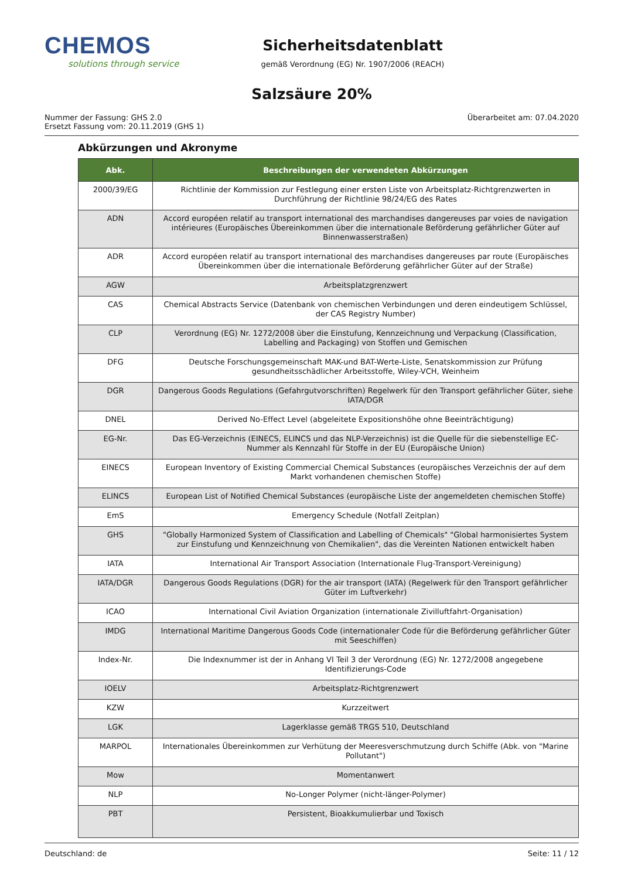CHEMOS
solutions through service
Sicherheitsdatenblatt
gemäß Verordnung (EG) Nr. 1907/2006 (REACH)
Salzsäure 20%
Nummer der Fassung: GHS 2.0
Ersetzt Fassung vom: 20.11.2019 (GHS 1)
Überarbeitet am: 07.04.2020
Abkürzungen und Akronyme
| Abk. | Beschreibungen der verwendeten Abkürzungen |
| --- | --- |
| 2000/39/EG | Richtlinie der Kommission zur Festlegung einer ersten Liste von Arbeitsplatz-Richtgrenzwerten in Durchführung der Richtlinie 98/24/EG des Rates |
| ADN | Accord européen relatif au transport international des marchandises dangereuses par voies de navigation intérieures (Europäisches Übereinkommen über die internationale Beförderung gefährlicher Güter auf Binnenwasserstraßen) |
| ADR | Accord européen relatif au transport international des marchandises dangereuses par route (Europäisches Übereinkommen über die internationale Beförderung gefährlicher Güter auf der Straße) |
| AGW | Arbeitsplatzgrenzwert |
| CAS | Chemical Abstracts Service (Datenbank von chemischen Verbindungen und deren eindeutigem Schlüssel, der CAS Registry Number) |
| CLP | Verordnung (EG) Nr. 1272/2008 über die Einstufung, Kennzeichnung und Verpackung (Classification, Labelling and Packaging) von Stoffen und Gemischen |
| DFG | Deutsche Forschungsgemeinschaft MAK-und BAT-Werte-Liste, Senatskommission zur Prüfung gesundheitsschädlicher Arbeitsstoffe, Wiley-VCH, Weinheim |
| DGR | Dangerous Goods Regulations (Gefahrgutvorschriften) Regelwerk für den Transport gefährlicher Güter, siehe IATA/DGR |
| DNEL | Derived No-Effect Level (abgeleitete Expositionshöhe ohne Beeinträchtigung) |
| EG-Nr. | Das EG-Verzeichnis (EINECS, ELINCS und das NLP-Verzeichnis) ist die Quelle für die siebenstellige EC-Nummer als Kennzahl für Stoffe in der EU (Europäische Union) |
| EINECS | European Inventory of Existing Commercial Chemical Substances (europäisches Verzeichnis der auf dem Markt vorhandenen chemischen Stoffe) |
| ELINCS | European List of Notified Chemical Substances (europäische Liste der angemeldeten chemischen Stoffe) |
| EmS | Emergency Schedule (Notfall Zeitplan) |
| GHS | "Globally Harmonized System of Classification and Labelling of Chemicals" "Global harmonisiertes System zur Einstufung und Kennzeichnung von Chemikalien", das die Vereinten Nationen entwickelt haben |
| IATA | International Air Transport Association (Internationale Flug-Transport-Vereinigung) |
| IATA/DGR | Dangerous Goods Regulations (DGR) for the air transport (IATA) (Regelwerk für den Transport gefährlicher Güter im Luftverkehr) |
| ICAO | International Civil Aviation Organization (internationale Zivilluftfahrt-Organisation) |
| IMDG | International Maritime Dangerous Goods Code (internationaler Code für die Beförderung gefährlicher Güter mit Seeschiffen) |
| Index-Nr. | Die Indexnummer ist der in Anhang VI Teil 3 der Verordnung (EG) Nr. 1272/2008 angegebene Identifizierungs-Code |
| IOELV | Arbeitsplatz-Richtgrenzwert |
| KZW | Kurzzeitwert |
| LGK | Lagerklasse gemäß TRGS 510, Deutschland |
| MARPOL | Internationales Übereinkommen zur Verhütung der Meeresverschmutzung durch Schiffe (Abk. von "Marine Pollutant") |
| Mow | Momentanwert |
| NLP | No-Longer Polymer (nicht-länger-Polymer) |
| PBT | Persistent, Bioakkumulierbar und Toxisch |
Deutschland: de Seite: 11 / 12